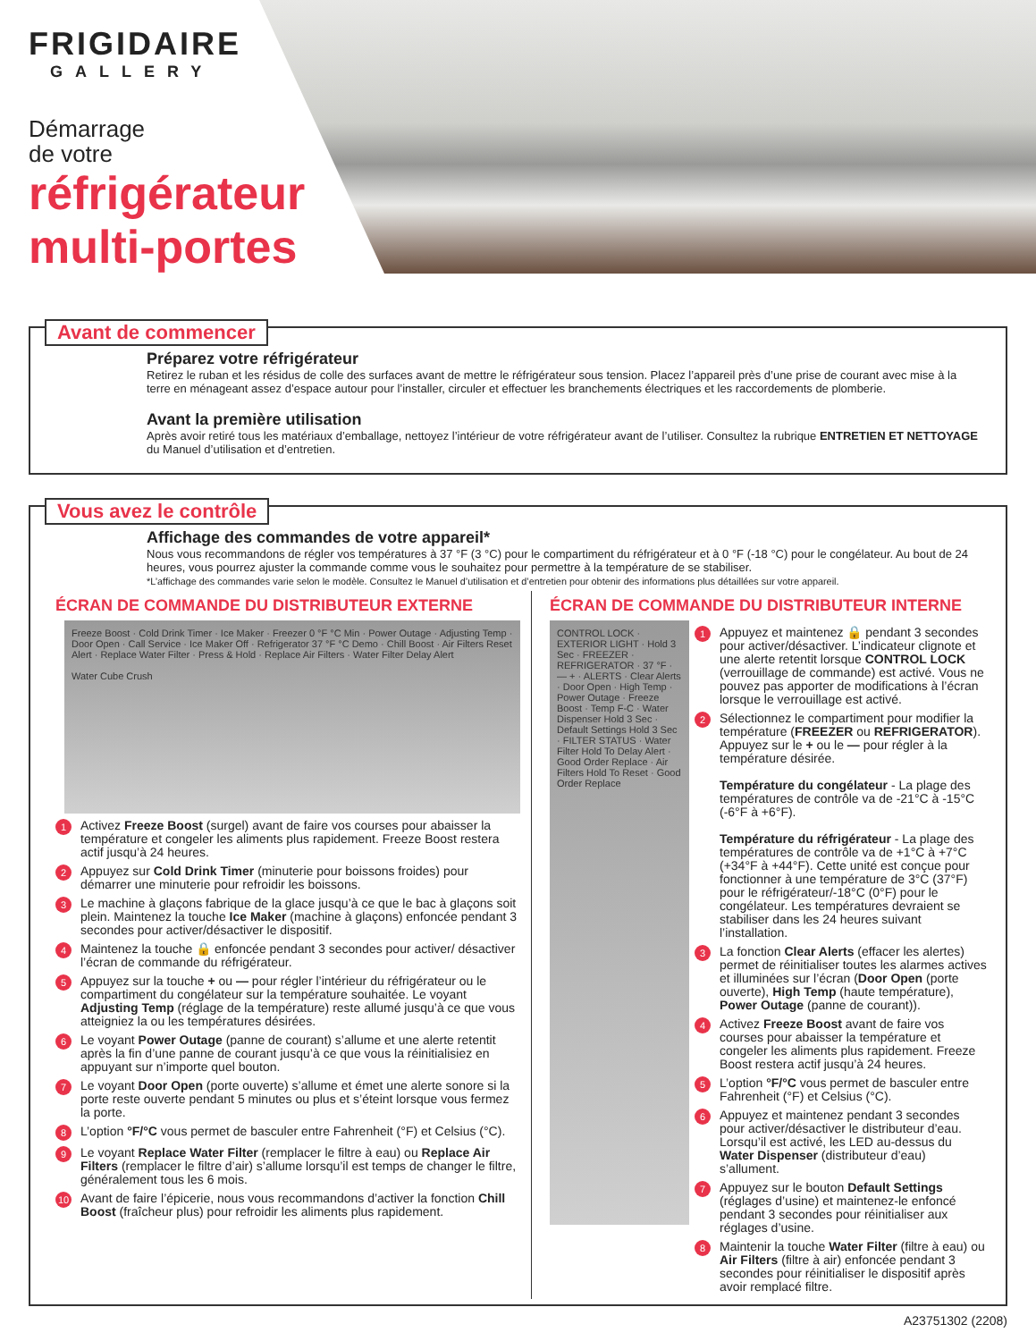FRIGIDAIRE
GALLERY
Démarrage
de votre
réfrigérateur
multi-portes
Avant de commencer
Préparez votre réfrigérateur
Retirez le ruban et les résidus de colle des surfaces avant de mettre le réfrigérateur sous tension. Placez l’appareil près d’une prise de courant avec mise à la terre en ménageant assez d’espace autour pour l’installer, circuler et effectuer les branchements électriques et les raccordements de plomberie.
Avant la première utilisation
Après avoir retiré tous les matériaux d’emballage, nettoyez l’intérieur de votre réfrigérateur avant de l’utiliser. Consultez la rubrique ENTRETIEN ET NETTOYAGE du Manuel d’utilisation et d’entretien.
Vous avez le contrôle
Affichage des commandes de votre appareil*
Nous vous recommandons de régler vos températures à 37 °F (3 °C) pour le compartiment du réfrigérateur et à 0 °F (-18 °C) pour le congélateur. Au bout de 24 heures, vous pourrez ajuster la commande comme vous le souhaitez pour permettre à la température de se stabiliser.
*L’affichage des commandes varie selon le modèle. Consultez le Manuel d’utilisation et d’entretien pour obtenir des informations plus détaillées sur votre appareil.
ÉCRAN DE COMMANDE DU DISTRIBUTEUR EXTERNE
Freeze Boost · Cold Drink Timer · Ice Maker · Freezer 0 °F °C Min · Power Outage · Adjusting Temp · Door Open · Call Service · Ice Maker Off · Refrigerator 37 °F °C Demo · Chill Boost · Air Filters Reset Alert · Replace Water Filter · Press & Hold · Replace Air Filters · Water Filter Delay Alert
Water Cube Crush
1
Activez Freeze Boost (surgel) avant de faire vos courses pour abaisser la température et congeler les aliments plus rapidement. Freeze Boost restera actif jusqu’à 24 heures.
2
Appuyez sur Cold Drink Timer (minuterie pour boissons froides) pour démarrer une minuterie pour refroidir les boissons.
3
Le machine à glaçons fabrique de la glace jusqu’à ce que le bac à glaçons soit plein. Maintenez la touche Ice Maker (machine à glaçons) enfoncée pendant 3 secondes pour activer/désactiver le dispositif.
4
Maintenez la touche 🔒 enfoncée pendant 3 secondes pour activer/ désactiver l’écran de commande du réfrigérateur.
5
Appuyez sur la touche + ou — pour régler l’intérieur du réfrigérateur ou le compartiment du congélateur sur la température souhaitée. Le voyant Adjusting Temp (réglage de la température) reste allumé jusqu’à ce que vous atteigniez la ou les températures désirées.
6
Le voyant Power Outage (panne de courant) s’allume et une alerte retentit après la fin d’une panne de courant jusqu’à ce que vous la réinitialisiez en appuyant sur n’importe quel bouton.
7
Le voyant Door Open (porte ouverte) s’allume et émet une alerte sonore si la porte reste ouverte pendant 5 minutes ou plus et s’éteint lorsque vous fermez la porte.
8
L’option °F/°C vous permet de basculer entre Fahrenheit (°F) et Celsius (°C).
9
Le voyant Replace Water Filter (remplacer le filtre à eau) ou Replace Air Filters (remplacer le filtre d’air) s’allume lorsqu’il est temps de changer le filtre, généralement tous les 6 mois.
10
Avant de faire l’épicerie, nous vous recommandons d’activer la fonction Chill Boost (fraîcheur plus) pour refroidir les aliments plus rapidement.
ÉCRAN DE COMMANDE DU DISTRIBUTEUR INTERNE
CONTROL LOCK · EXTERIOR LIGHT · Hold 3 Sec · FREEZER · REFRIGERATOR · 37 °F · — + · ALERTS · Clear Alerts · Door Open · High Temp · Power Outage · Freeze Boost · Temp F-C · Water Dispenser Hold 3 Sec · Default Settings Hold 3 Sec · FILTER STATUS · Water Filter Hold To Delay Alert · Good Order Replace · Air Filters Hold To Reset · Good Order Replace
1
Appuyez et maintenez 🔒 pendant 3 secondes pour activer/désactiver. L’indicateur clignote et une alerte retentit lorsque CONTROL LOCK (verrouillage de commande) est activé. Vous ne pouvez pas apporter de modifications à l’écran lorsque le verrouillage est activé.
2
Sélectionnez le compartiment pour modifier la température (FREEZER ou REFRIGERATOR). Appuyez sur le + ou le — pour régler à la température désirée.
Température du congélateur - La plage des températures de contrôle va de -21°C à -15°C (-6°F à +6°F).
Température du réfrigérateur - La plage des températures de contrôle va de +1°C à +7°C (+34°F à +44°F). Cette unité est conçue pour fonctionner à une température de 3°C (37°F) pour le réfrigérateur/-18°C (0°F) pour le congélateur. Les températures devraient se stabiliser dans les 24 heures suivant l’installation.
3
La fonction Clear Alerts (effacer les alertes) permet de réinitialiser toutes les alarmes actives et illuminées sur l’écran (Door Open (porte ouverte), High Temp (haute température), Power Outage (panne de courant)).
4
Activez Freeze Boost avant de faire vos courses pour abaisser la température et congeler les aliments plus rapidement. Freeze Boost restera actif jusqu’à 24 heures.
5
L’option °F/°C vous permet de basculer entre Fahrenheit (°F) et Celsius (°C).
6
Appuyez et maintenez pendant 3 secondes pour activer/désactiver le distributeur d’eau. Lorsqu’il est activé, les LED au-dessus du Water Dispenser (distributeur d’eau) s’allument.
7
Appuyez sur le bouton Default Settings (réglages d’usine) et maintenez-le enfoncé pendant 3 secondes pour réinitialiser aux réglages d’usine.
8
Maintenir la touche Water Filter (filtre à eau) ou Air Filters (filtre à air) enfoncée pendant 3 secondes pour réinitialiser le dispositif après avoir remplacé filtre.
A23751302 (2208)